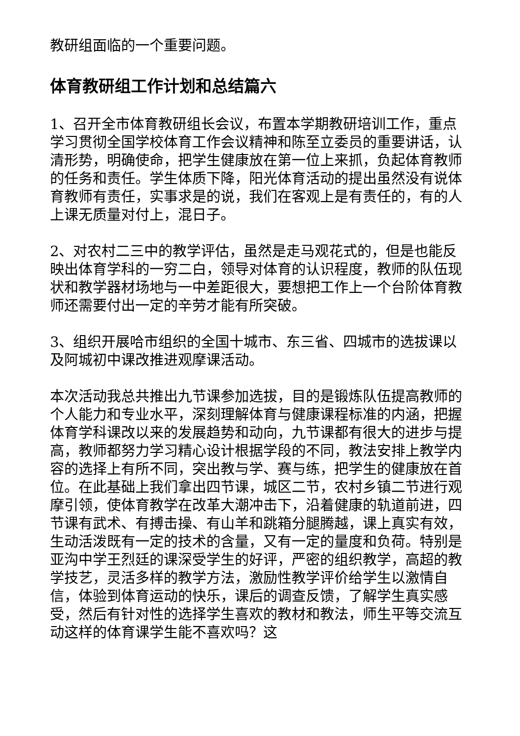教研组面临的一个重要问题。
体育教研组工作计划和总结篇六
1、召开全市体育教研组长会议，布置本学期教研培训工作，重点学习贯彻全国学校体育工作会议精神和陈至立委员的重要讲话，认清形势，明确使命，把学生健康放在第一位上来抓，负起体育教师的任务和责任。学生体质下降，阳光体育活动的提出虽然没有说体育教师有责任，实事求是的说，我们在客观上是有责任的，有的人上课无质量对付上，混日子。
2、对农村二三中的教学评估，虽然是走马观花式的，但是也能反映出体育学科的一穷二白，领导对体育的认识程度，教师的队伍现状和教学器材场地与一中差距很大，要想把工作上一个台阶体育教师还需要付出一定的辛劳才能有所突破。
3、组织开展哈市组织的全国十城市、东三省、四城市的选拔课以及阿城初中课改推进观摩课活动。
本次活动我总共推出九节课参加选拔，目的是锻炼队伍提高教师的个人能力和专业水平，深刻理解体育与健康课程标准的内涵，把握体育学科课改以来的发展趋势和动向，九节课都有很大的进步与提高，教师都努力学习精心设计根据学段的不同，教法安排上教学内容的选择上有所不同，突出教与学、赛与练，把学生的健康放在首位。在此基础上我们拿出四节课，城区二节，农村乡镇二节进行观摩引领，使体育教学在改革大潮冲击下，沿着健康的轨道前进，四节课有武术、有搏击操、有山羊和跳箱分腿腾越，课上真实有效，生动活泼既有一定的技术的含量，又有一定的量度和负荷。特别是亚沟中学王烈廷的课深受学生的好评，严密的组织教学，高超的教学技艺，灵活多样的教学方法，激励性教学评价给学生以激情自信，体验到体育运动的快乐，课后的调查反馈，了解学生真实感受，然后有针对性的选择学生喜欢的教材和教法，师生平等交流互动这样的体育课学生能不喜欢吗？这